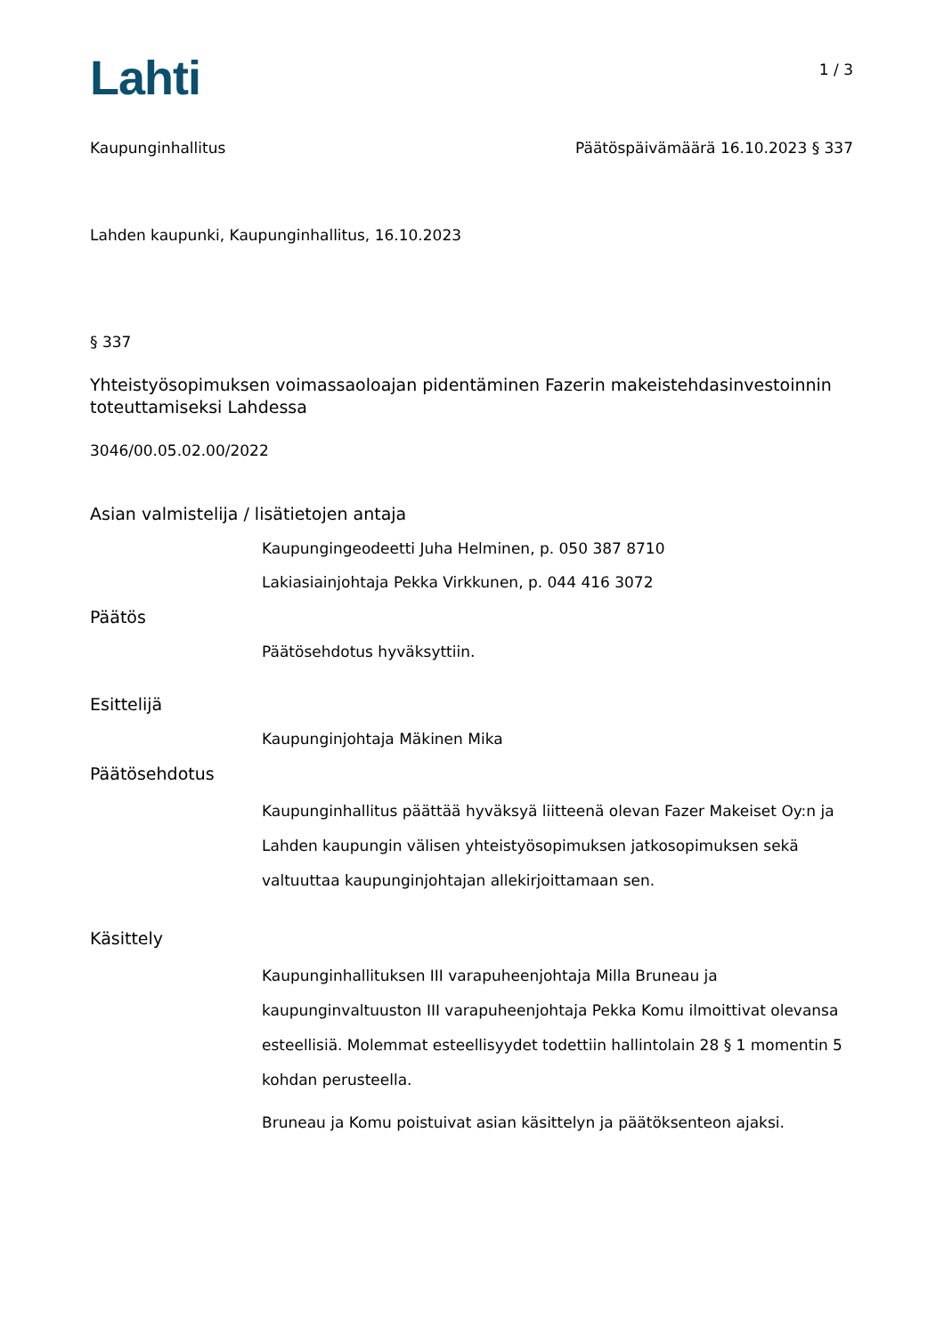Lahti
1 / 3
Kaupunginhallitus Päätöspäivämäärä 16.10.2023 § 337
Lahden kaupunki, Kaupunginhallitus, 16.10.2023
§ 337
Yhteistyösopimuksen voimassaoloajan pidentäminen Fazerin makeistehdasinvestoinnin toteuttamiseksi Lahdessa
3046/00.05.02.00/2022
Asian valmistelija / lisätietojen antaja
Kaupungingeodeetti Juha Helminen, p. 050 387 8710
Lakiasiainjohtaja Pekka Virkkunen, p. 044 416 3072
Päätös
Päätösehdotus hyväksyttiin.
Esittelijä
Kaupunginjohtaja Mäkinen Mika
Päätösehdotus
Kaupunginhallitus päättää hyväksyä liitteenä olevan Fazer Makeiset Oy:n ja Lahden kaupungin välisen yhteistyösopimuksen jatkosopimuksen sekä valtuuttaa kaupunginjohtajan allekirjoittamaan sen.
Käsittely
Kaupunginhallituksen III varapuheenjohtaja Milla Bruneau ja kaupunginvaltuuston III varapuheenjohtaja Pekka Komu ilmoittivat olevansa esteellisiä. Molemmat esteellisyydet todettiin hallintolain 28 § 1 momentin 5 kohdan perusteella.
Bruneau ja Komu poistuivat asian käsittelyn ja päätöksenteon ajaksi.